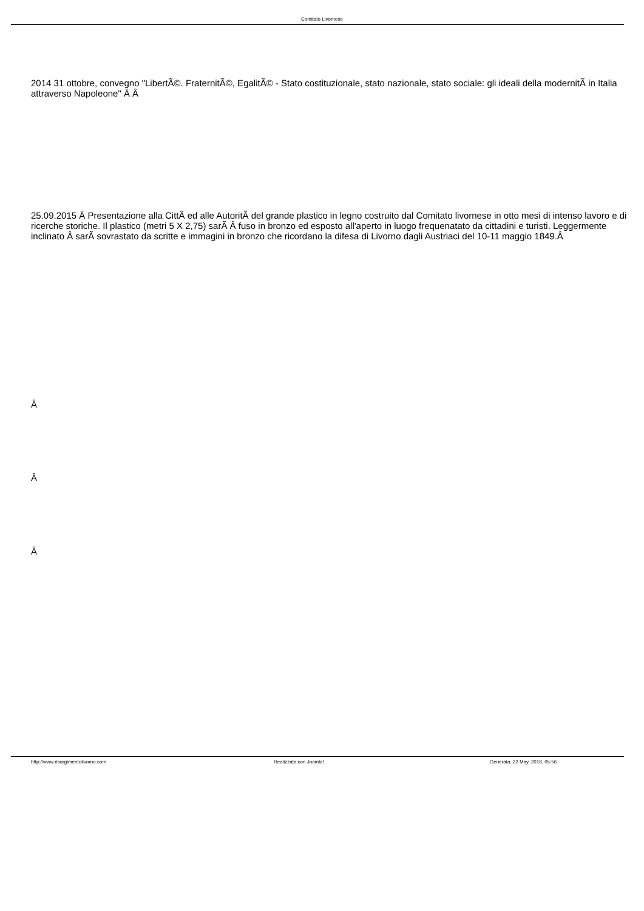Comitato Livornese
2014 31 ottobre, convegno "LibertÃ©. FraternitÃ©, EgalitÃ© - Stato costituzionale, stato nazionale, stato sociale: gli ideali della modernitÃ in Italia attraverso Napoleone" Â Â
25.09.2015 Â Presentazione alla CittÃ ed alle AutoritÃ del grande plastico in legno costruito dal Comitato livornese in otto mesi di intenso lavoro e di ricerche storiche. Il plastico (metri 5 X 2,75) sarÃ Â fuso in bronzo ed esposto all'aperto in luogo frequenatato da cittadini e turisti. Leggermente inclinato Â sarÃ sovrastato da scritte e immagini in bronzo che ricordano la difesa di Livorno dagli Austriaci del 10-11 maggio 1849.Â
Â
Â
Â
http://www.risorgimentolivorno.com Realizzata con Joomla! Generata: 22 May, 2018, 05:56